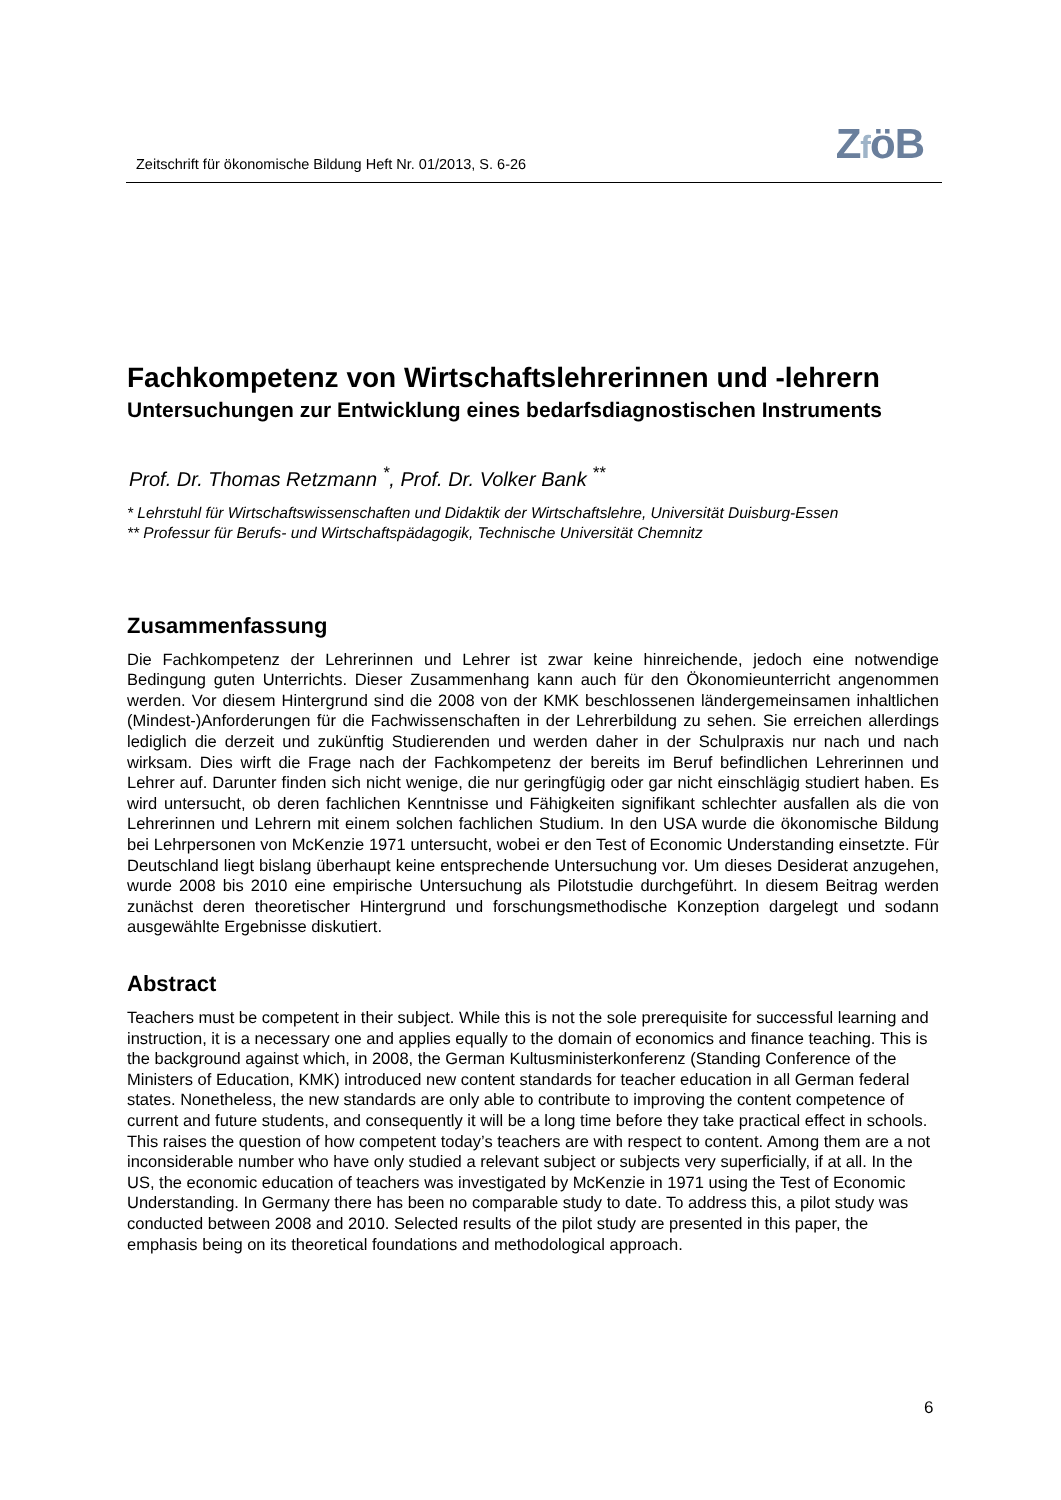Zeitschrift für ökonomische Bildung Heft Nr. 01/2013, S. 6-26
ZföB
Fachkompetenz von Wirtschaftslehrerinnen und -lehrern
Untersuchungen zur Entwicklung eines bedarfsdiagnostischen Instruments
Prof. Dr. Thomas Retzmann <sup>*</sup>, Prof. Dr. Volker Bank <sup>**</sup>
* Lehrstuhl für Wirtschaftswissenschaften und Didaktik der Wirtschaftslehre, Universität Duisburg-Essen
** Professur für Berufs- und Wirtschaftspädagogik, Technische Universität Chemnitz
Zusammenfassung
Die Fachkompetenz der Lehrerinnen und Lehrer ist zwar keine hinreichende, jedoch eine notwendige Bedingung guten Unterrichts. Dieser Zusammenhang kann auch für den Ökonomieunterricht ange­nommen werden. Vor diesem Hintergrund sind die 2008 von der KMK beschlossenen ländergemein­samen inhaltlichen (Mindest-)Anforderungen für die Fachwissenschaften in der Lehrerbildung zu se­hen. Sie erreichen allerdings lediglich die derzeit und zukünftig Studierenden und werden daher in der Schulpraxis nur nach und nach wirksam. Dies wirft die Frage nach der Fachkompetenz der bereits im Beruf befindlichen Lehrerinnen und Lehrer auf. Darunter finden sich nicht wenige, die nur geringfügig oder gar nicht einschlägig studiert haben. Es wird untersucht, ob deren fachlichen Kenntnisse und Fähigkeiten signifikant schlechter ausfallen als die von Lehrerinnen und Lehrern mit einem solchen fachlichen Studium. In den USA wurde die ökonomische Bildung bei Lehrpersonen von McKenzie 1971 untersucht, wobei er den Test of Economic Understanding einsetzte. Für Deutschland liegt bis­lang überhaupt keine entsprechende Untersuchung vor. Um dieses Desiderat anzugehen, wurde 2008 bis 2010 eine empirische Untersuchung als Pilotstudie durchgeführt. In diesem Beitrag werden zunächst deren theoretischer Hintergrund und forschungsmethodische Konzeption dargelegt und sodann ausgewählte Ergebnisse diskutiert.
Abstract
Teachers must be competent in their subject. While this is not the sole prerequisite for successful learning and instruction, it is a necessary one and applies equally to the domain of economics and finance teaching. This is the background against which, in 2008, the German Kultusministerkonferenz (Standing Conference of the Ministers of Education, KMK) introduced new content standards for teacher education in all German federal states. Nonetheless, the new standards are only able to con­tribute to improving the content competence of current and future students, and consequently it will be a long time before they take practical effect in schools. This raises the question of how competent today’s teachers are with respect to content. Among them are a not inconsiderable number who have only studied a relevant subject or subjects very superficially, if at all. In the US, the economic educa­tion of teachers was investigated by McKenzie in 1971 using the Test of Economic Understanding. In Germany there has been no comparable study to date. To address this, a pilot study was conducted between 2008 and 2010. Selected results of the pilot study are presented in this paper, the emphasis being on its theoretical foundations and methodological approach.
6